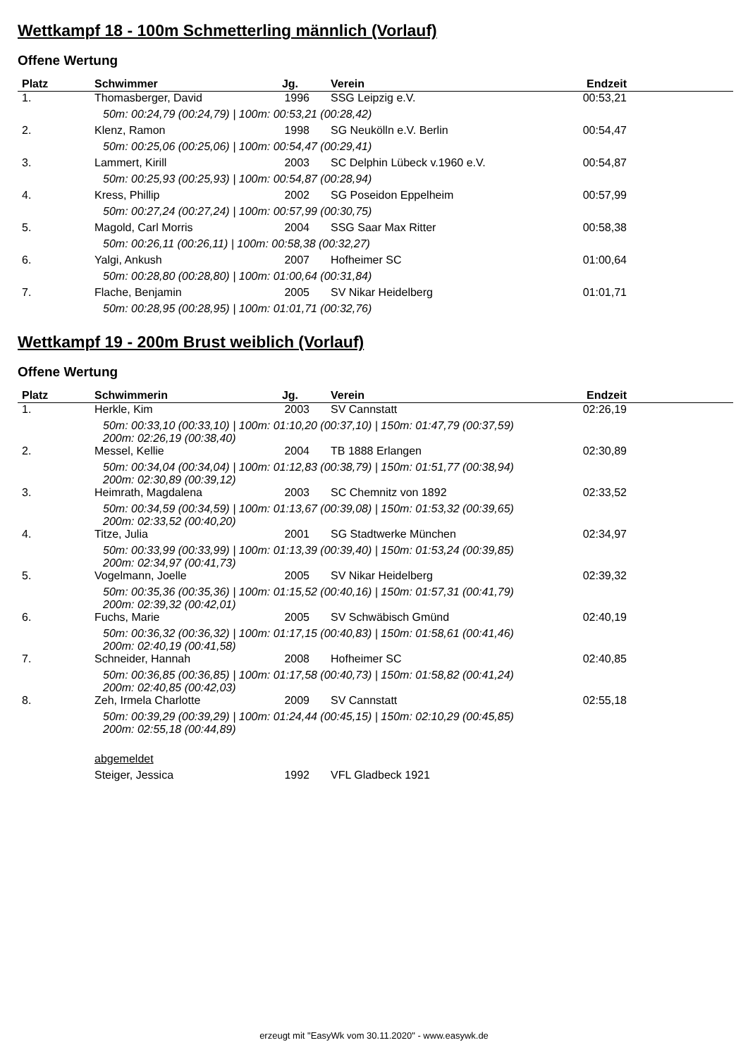Wettkampf 18 - 100m Schmetterling männlich (Vorlauf)
Offene Wertung
| Platz | Schwimmer | Jg. | Verein | Endzeit | |
| --- | --- | --- | --- | --- | --- |
| 1. | Thomasberger, David | 1996 | SSG Leipzig e.V. | 00:53,21 | |
| | 50m: 00:24,79 (00:24,79) / 100m: 00:53,21 (00:28,42) | | | | |
| 2. | Klenz, Ramon | 1998 | SG Neukölln e.V. Berlin | 00:54,47 | |
| | 50m: 00:25,06 (00:25,06) / 100m: 00:54,47 (00:29,41) | | | | |
| 3. | Lammert, Kirill | 2003 | SC Delphin Lübeck v.1960 e.V. | 00:54,87 | |
| | 50m: 00:25,93 (00:25,93) / 100m: 00:54,87 (00:28,94) | | | | |
| 4. | Kress, Phillip | 2002 | SG Poseidon Eppelheim | 00:57,99 | |
| | 50m: 00:27,24 (00:27,24) / 100m: 00:57,99 (00:30,75) | | | | |
| 5. | Magold, Carl Morris | 2004 | SSG Saar Max Ritter | 00:58,38 | |
| | 50m: 00:26,11 (00:26,11) / 100m: 00:58,38 (00:32,27) | | | | |
| 6. | Yalgi, Ankush | 2007 | Hofheimer SC | 01:00,64 | |
| | 50m: 00:28,80 (00:28,80) / 100m: 01:00,64 (00:31,84) | | | | |
| 7. | Flache, Benjamin | 2005 | SV Nikar Heidelberg | 01:01,71 | |
| | 50m: 00:28,95 (00:28,95) / 100m: 01:01,71 (00:32,76) | | | | |
Wettkampf 19 - 200m Brust weiblich (Vorlauf)
Offene Wertung
| Platz | Schwimmerin | Jg. | Verein | Endzeit | |
| --- | --- | --- | --- | --- | --- |
| 1. | Herkle, Kim | 2003 | SV Cannstatt | 02:26,19 | |
| | 50m: 00:33,10 (00:33,10) / 100m: 01:10,20 (00:37,10) / 150m: 01:47,79 (00:37,59) 200m: 02:26,19 (00:38,40) | | | | |
| 2. | Messel, Kellie | 2004 | TB 1888 Erlangen | 02:30,89 | |
| | 50m: 00:34,04 (00:34,04) / 100m: 01:12,83 (00:38,79) / 150m: 01:51,77 (00:38,94) 200m: 02:30,89 (00:39,12) | | | | |
| 3. | Heimrath, Magdalena | 2003 | SC Chemnitz von 1892 | 02:33,52 | |
| | 50m: 00:34,59 (00:34,59) / 100m: 01:13,67 (00:39,08) / 150m: 01:53,32 (00:39,65) 200m: 02:33,52 (00:40,20) | | | | |
| 4. | Titze, Julia | 2001 | SG Stadtwerke München | 02:34,97 | |
| | 50m: 00:33,99 (00:33,99) / 100m: 01:13,39 (00:39,40) / 150m: 01:53,24 (00:39,85) 200m: 02:34,97 (00:41,73) | | | | |
| 5. | Vogelmann, Joelle | 2005 | SV Nikar Heidelberg | 02:39,32 | |
| | 50m: 00:35,36 (00:35,36) / 100m: 01:15,52 (00:40,16) / 150m: 01:57,31 (00:41,79) 200m: 02:39,32 (00:42,01) | | | | |
| 6. | Fuchs, Marie | 2005 | SV Schwäbisch Gmünd | 02:40,19 | |
| | 50m: 00:36,32 (00:36,32) / 100m: 01:17,15 (00:40,83) / 150m: 01:58,61 (00:41,46) 200m: 02:40,19 (00:41,58) | | | | |
| 7. | Schneider, Hannah | 2008 | Hofheimer SC | 02:40,85 | |
| | 50m: 00:36,85 (00:36,85) / 100m: 01:17,58 (00:40,73) / 150m: 01:58,82 (00:41,24) 200m: 02:40,85 (00:42,03) | | | | |
| 8. | Zeh, Irmela Charlotte | 2009 | SV Cannstatt | 02:55,18 | |
| | 50m: 00:39,29 (00:39,29) / 100m: 01:24,44 (00:45,15) / 150m: 02:10,29 (00:45,85) 200m: 02:55,18 (00:44,89) | | | | |
| | abgemeldet | | | | |
| | Steiger, Jessica | 1992 | VFL Gladbeck 1921 | | |
erzeugt mit "EasyWk vom 30.11.2020" - www.easywk.de